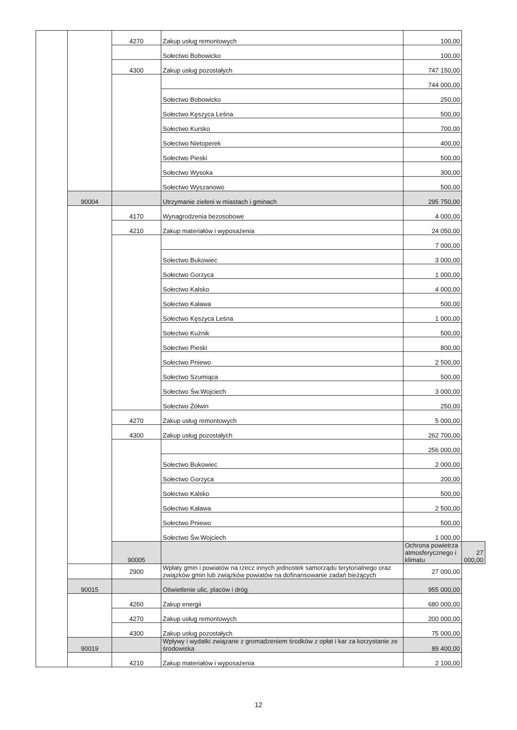| | | 4270 | Zakup usług remontowych | 100,00 | |
| | | | Sołectwo Bobowicko | 100,00 | |
| | | 4300 | Zakup usług pozostałych | 747 150,00 | |
| | | | | 744 000,00 | |
| | | | Sołectwo Bobowicko | 250,00 | |
| | | | Sołectwo Kęszyca Leśna | 500,00 | |
| | | | Sołectwo Kursko | 700,00 | |
| | | | Sołectwo Nietoperek | 400,00 | |
| | | | Sołectwo Pieski | 500,00 | |
| | | | Sołectwo Wysoka | 300,00 | |
| | | | Sołectwo Wyszanowo | 500,00 | |
| | 90004 | | Utrzymanie zieleni w miastach i gminach | 295 750,00 | |
| | | 4170 | Wynagrodzenia bezosobowe | 4 000,00 | |
| | | 4210 | Zakup materiałów i wyposażenia | 24 050,00 | |
| | | | | 7 000,00 | |
| | | | Sołectwo Bukowiec | 3 000,00 | |
| | | | Sołectwo Gorzyca | 1 000,00 | |
| | | | Sołectwo Kalsko | 4 000,00 | |
| | | | Sołectwo Kaława | 500,00 | |
| | | | Sołectwo Kęszyca Leśna | 1 000,00 | |
| | | | Sołectwo Kuźnik | 500,00 | |
| | | | Sołectwo Pieski | 800,00 | |
| | | | Sołectwo Pniewo | 2 500,00 | |
| | | | Sołectwo Szumiąca | 500,00 | |
| | | | Sołectwo Św.Wojciech | 3 000,00 | |
| | | | Sołectwo Żółwin | 250,00 | |
| | | 4270 | Zakup usług remontowych | 5 000,00 | |
| | | 4300 | Zakup usług pozostałych | 262 700,00 | |
| | | | | 256 000,00 | |
| | | | Sołectwo Bukowiec | 2 000,00 | |
| | | | Sołectwo Gorzyca | 200,00 | |
| | | | Sołectwo Kalsko | 500,00 | |
| | | | Sołectwo Kaława | 2 500,00 | |
| | | | Sołectwo Pniewo | 500,00 | |
| | | | Sołectwo Św.Wojciech | 1 000,00 | |
| | | 90005 | | Ochrona powietrza atmosferycznego i klimatu | 27 000,00 |
| | | 2900 | Wpłaty gmin i powiatów na rzecz innych jednostek samorządu terytorialnego oraz związków gmin lub związków powiatów na dofinansowanie zadań bieżących | 27 000,00 | |
| | 90015 | | Oświetlenie ulic, placów i dróg | 955 000,00 | |
| | | 4260 | Zakup energii | 680 000,00 | |
| | | 4270 | Zakup usług remontowych | 200 000,00 | |
| | | 4300 | Zakup usług pozostałych | 75 000,00 | |
| | 90019 | | Wpływy i wydatki związane z gromadzeniem środków z opłat i kar za korzystanie ze środowiska | 89 400,00 | |
| | | 4210 | Zakup materiałów i wyposażenia | 2 100,00 | |
12